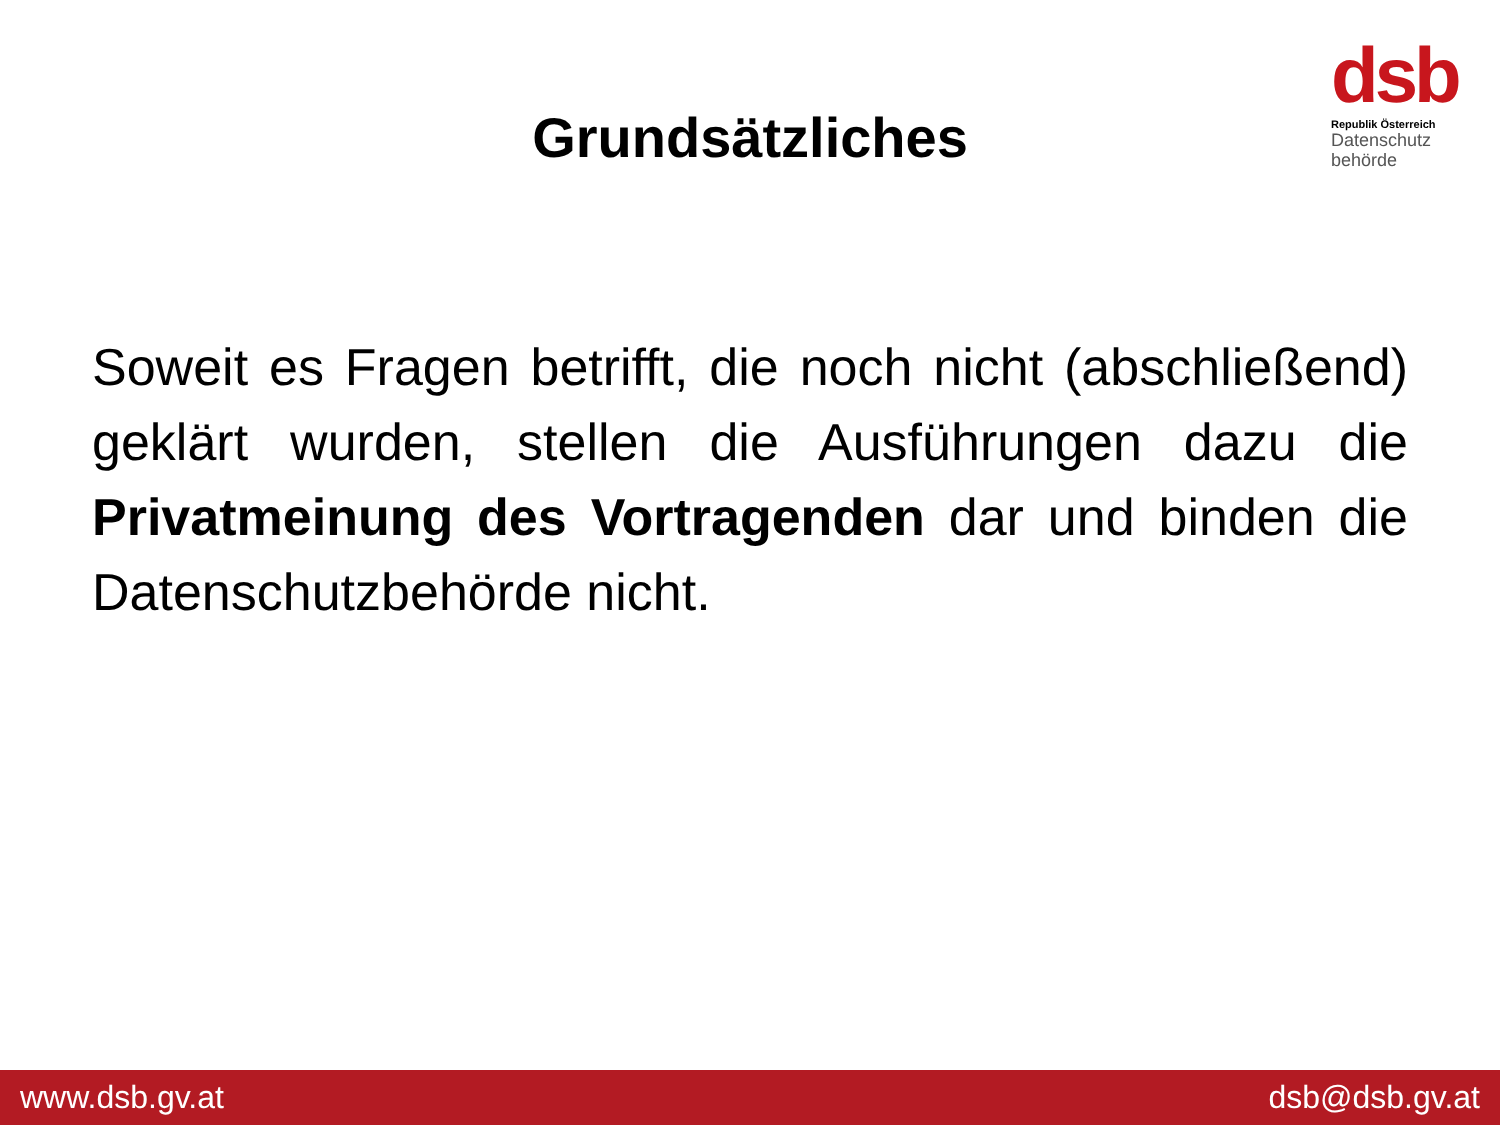Grundsätzliches
dsb
Republik Österreich
Datenschutz
behörde
Soweit es Fragen betrifft, die noch nicht (abschließend) geklärt wurden, stellen die Ausführungen dazu die Privatmeinung des Vortragenden dar und binden die Datenschutzbehörde nicht.
www.dsb.gv.at dsb@dsb.gv.at